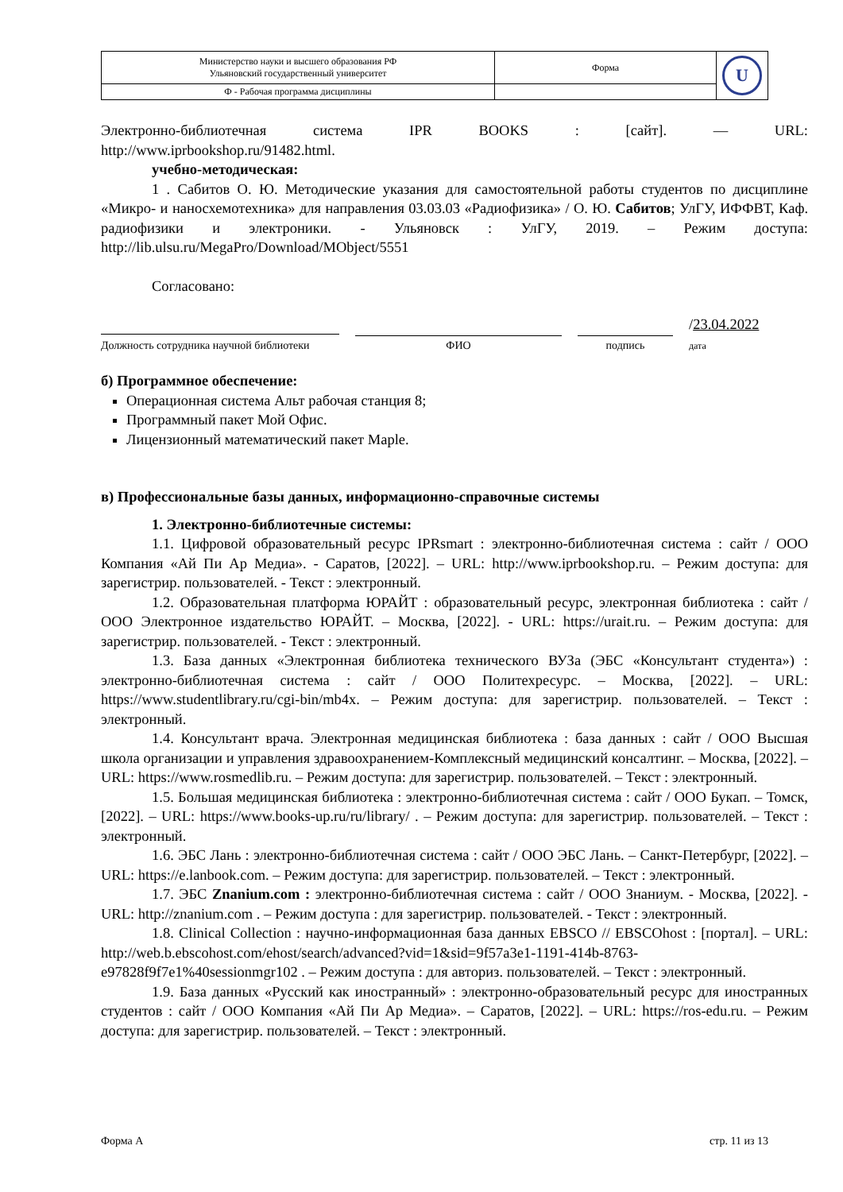| Министерство науки и высшего образования РФ Ульяновский государственный университет | Форма | U |
| Ф - Рабочая программа дисциплины | | |
Электронно-библиотечная система IPR BOOKS : [сайт]. — URL:
http://www.iprbookshop.ru/91482.html.
учебно-методическая:
1 . Сабитов О. Ю. Методические указания для самостоятельной работы студентов по дисциплине «Микро- и наносхемотехника» для направления 03.03.03 «Радиофизика» / О. Ю. Сабитов; УлГУ, ИФФВТ, Каф. радиофизики и электроники. - Ульяновск : УлГУ, 2019. – Режим доступа: http://lib.ulsu.ru/MegaPro/Download/MObject/5551
Согласовано:
Должность сотрудника научной библиотеки ФИО подпись /23.04.2022
дата
б) Программное обеспечение:
Операционная система Альт рабочая станция 8;
Программный пакет Мой Офис.
Лицензионный математический пакет Maple.
в) Профессиональные базы данных, информационно-справочные системы
1. Электронно-библиотечные системы:
1.1. Цифровой образовательный ресурс IPRsmart : электронно-библиотечная система : сайт / ООО Компания «Ай Пи Ар Медиа». - Саратов, [2022]. – URL: http://www.iprbookshop.ru. – Режим доступа: для зарегистрир. пользователей. - Текст : электронный.
1.2. Образовательная платформа ЮРАЙТ : образовательный ресурс, электронная библиотека : сайт / ООО Электронное издательство ЮРАЙТ. – Москва, [2022]. - URL: https://urait.ru. – Режим доступа: для зарегистрир. пользователей. - Текст : электронный.
1.3. База данных «Электронная библиотека технического ВУЗа (ЭБС «Консультант студента») : электронно-библиотечная система : сайт / ООО Политехресурс. – Москва, [2022]. – URL: https://www.studentlibrary.ru/cgi-bin/mb4x. – Режим доступа: для зарегистрир. пользователей. – Текст : электронный.
1.4. Консультант врача. Электронная медицинская библиотека : база данных : сайт / ООО Высшая школа организации и управления здравоохранением-Комплексный медицинский консалтинг. – Москва, [2022]. – URL: https://www.rosmedlib.ru. – Режим доступа: для зарегистрир. пользователей. – Текст : электронный.
1.5. Большая медицинская библиотека : электронно-библиотечная система : сайт / ООО Букап. – Томск, [2022]. – URL: https://www.books-up.ru/ru/library/ . – Режим доступа: для зарегистрир. пользователей. – Текст : электронный.
1.6. ЭБС Лань : электронно-библиотечная система : сайт / ООО ЭБС Лань. – Санкт-Петербург, [2022]. – URL: https://e.lanbook.com. – Режим доступа: для зарегистрир. пользователей. – Текст : электронный.
1.7. ЭБС Znanium.com : электронно-библиотечная система : сайт / ООО Знаниум. - Москва, [2022]. - URL: http://znanium.com . – Режим доступа : для зарегистрир. пользователей. - Текст : электронный.
1.8. Clinical Collection : научно-информационная база данных EBSCO // EBSCOhost : [портал]. – URL: http://web.b.ebscohost.com/ehost/search/advanced?vid=1&sid=9f57a3e1-1191-414b-8763-e97828f9f7e1%40sessionmgr102 . – Режим доступа : для авториз. пользователей. – Текст : электронный.
1.9. База данных «Русский как иностранный» : электронно-образовательный ресурс для иностранных студентов : сайт / ООО Компания «Ай Пи Ар Медиа». – Саратов, [2022]. – URL: https://ros-edu.ru. – Режим доступа: для зарегистрир. пользователей. – Текст : электронный.
Форма А стр. 11 из 13